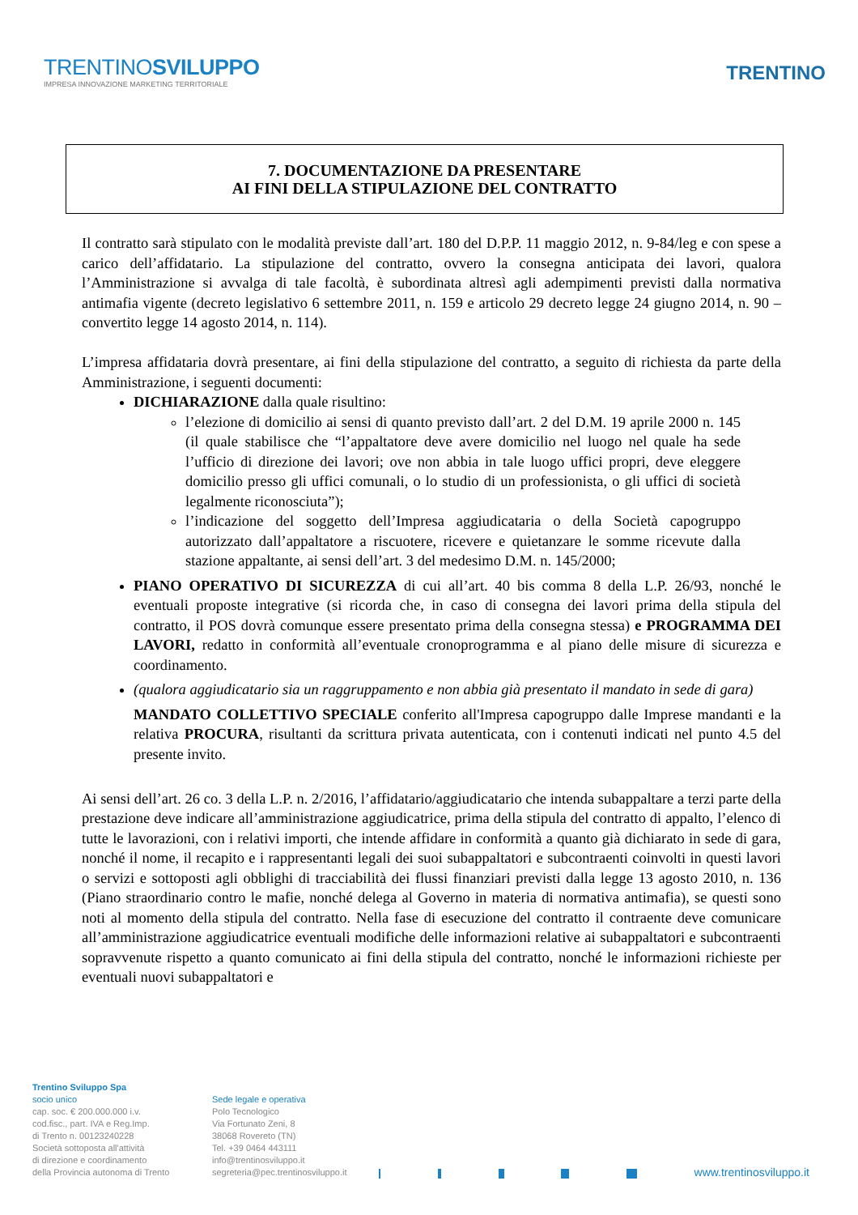TRENTINOSVILUPPO
IMPRESA INNOVAZIONE MARKETING TERRITORIALE
TRENTINO
7. DOCUMENTAZIONE DA PRESENTARE
AI FINI DELLA STIPULAZIONE DEL CONTRATTO
Il contratto sarà stipulato con le modalità previste dall’art. 180 del D.P.P. 11 maggio 2012, n. 9-84/leg e con spese a carico dell’affidatario. La stipulazione del contratto, ovvero la consegna anticipata dei lavori, qualora l’Amministrazione si avvalga di tale facoltà, è subordinata altresì agli adempimenti previsti dalla normativa antimafia vigente (decreto legislativo 6 settembre 2011, n. 159 e articolo 29 decreto legge 24 giugno 2014, n. 90 – convertito legge 14 agosto 2014, n. 114).
L’impresa affidataria dovrà presentare, ai fini della stipulazione del contratto, a seguito di richiesta da parte della Amministrazione, i seguenti documenti:
DICHIARAZIONE dalla quale risultino:
l’elezione di domicilio ai sensi di quanto previsto dall’art. 2 del D.M. 19 aprile 2000 n. 145 (il quale stabilisce che “l’appaltatore deve avere domicilio nel luogo nel quale ha sede l’ufficio di direzione dei lavori; ove non abbia in tale luogo uffici propri, deve eleggere domicilio presso gli uffici comunali, o lo studio di un professionista, o gli uffici di società legalmente riconosciuta”);
l’indicazione del soggetto dell’Impresa aggiudicataria o della Società capogruppo autorizzato dall’appaltatore a riscuotere, ricevere e quietanzare le somme ricevute dalla stazione appaltante, ai sensi dell’art. 3 del medesimo D.M. n. 145/2000;
PIANO OPERATIVO DI SICUREZZA di cui all’art. 40 bis comma 8 della L.P. 26/93, nonché le eventuali proposte integrative (si ricorda che, in caso di consegna dei lavori prima della stipula del contratto, il POS dovrà comunque essere presentato prima della consegna stessa) e PROGRAMMA DEI LAVORI, redatto in conformità all’eventuale cronoprogramma e al piano delle misure di sicurezza e coordinamento.
(qualora aggiudicatario sia un raggruppamento e non abbia già presentato il mandato in sede di gara)
MANDATO COLLETTIVO SPECIALE conferito all'Impresa capogruppo dalle Imprese mandanti e la relativa PROCURA, risultanti da scrittura privata autenticata, con i contenuti indicati nel punto 4.5 del presente invito.
Ai sensi dell’art. 26 co. 3 della L.P. n. 2/2016, l’affidatario/aggiudicatario che intenda subappaltare a terzi parte della prestazione deve indicare all’amministrazione aggiudicatrice, prima della stipula del contratto di appalto, l’elenco di tutte le lavorazioni, con i relativi importi, che intende affidare in conformità a quanto già dichiarato in sede di gara, nonché il nome, il recapito e i rappresentanti legali dei suoi subappaltatori e subcontraenti coinvolti in questi lavori o servizi e sottoposti agli obblighi di tracciabilità dei flussi finanziari previsti dalla legge 13 agosto 2010, n. 136 (Piano straordinario contro le mafie, nonché delega al Governo in materia di normativa antimafia), se questi sono noti al momento della stipula del contratto. Nella fase di esecuzione del contratto il contraente deve comunicare all’amministrazione aggiudicatrice eventuali modifiche delle informazioni relative ai subappaltatori e subcontraenti sopravvenute rispetto a quanto comunicato ai fini della stipula del contratto, nonché le informazioni richieste per eventuali nuovi subappaltatori e
Trentino Sviluppo Spa
socio unico
cap. soc. € 200.000.000 i.v.
cod.fisc., part. IVA e Reg.Imp.
di Trento n. 00123240228
Società sottoposta all'attività
di direzione e coordinamento
della Provincia autonoma di Trento
Sede legale e operativa
Polo Tecnologico
Via Fortunato Zeni, 8
38068 Rovereto (TN)
Tel. +39 0464 443111
info@trentinosviluppo.it
segreteria@pec.trentinosviluppo.it
www.trentinosviluppo.it